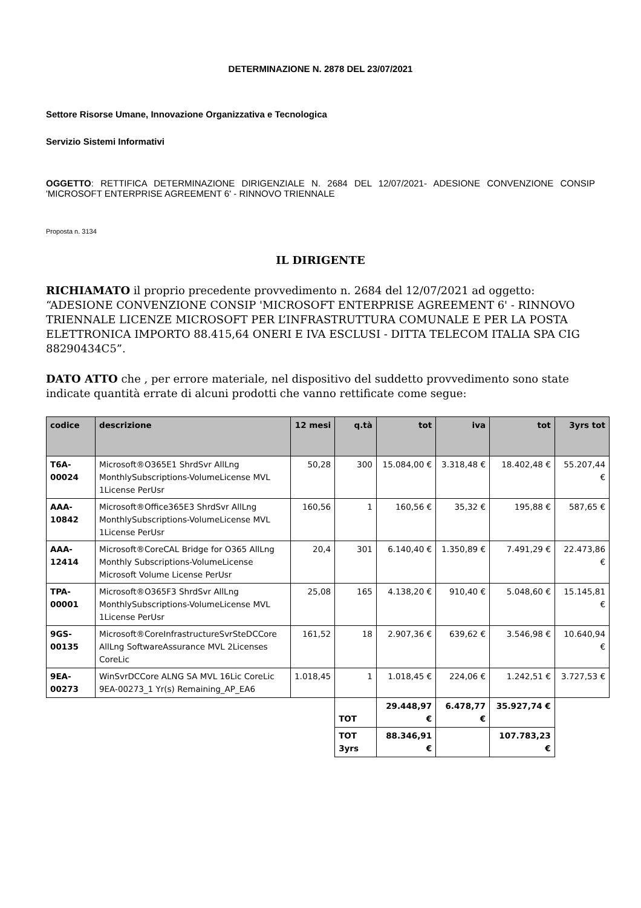DETERMINAZIONE N. 2878 DEL 23/07/2021
Settore Risorse Umane, Innovazione Organizzativa e Tecnologica
Servizio Sistemi Informativi
OGGETTO: RETTIFICA DETERMINAZIONE DIRIGENZIALE N. 2684 DEL 12/07/2021- ADESIONE CONVENZIONE CONSIP 'MICROSOFT ENTERPRISE AGREEMENT 6' - RINNOVO TRIENNALE
Proposta n. 3134
IL DIRIGENTE
RICHIAMATO il proprio precedente provvedimento n. 2684 del 12/07/2021 ad oggetto: “ADESIONE CONVENZIONE CONSIP 'MICROSOFT ENTERPRISE AGREEMENT 6' - RINNOVO TRIENNALE LICENZE MICROSOFT PER L’INFRASTRUTTURA COMUNALE E PER LA POSTA ELETTRONICA IMPORTO 88.415,64 ONERI E IVA ESCLUSI - DITTA TELECOM ITALIA SPA CIG 88290434C5”.
DATO ATTO che , per errore materiale, nel dispositivo del suddetto provvedimento sono state indicate quantità errate di alcuni prodotti che vanno rettificate come segue:
| codice | descrizione | 12 mesi | q.tà | tot | iva | tot | 3yrs tot |
| --- | --- | --- | --- | --- | --- | --- | --- |
| T6A-00024 | Microsoft®O365E1 ShrdSvr AllLng MonthlySubscriptions-VolumeLicense MVL 1License PerUsr | 50,28 | 300 | 15.084,00 € | 3.318,48 € | 18.402,48 € | 55.207,44 € |
| AAA-10842 | Microsoft®Office365E3 ShrdSvr AllLng MonthlySubscriptions-VolumeLicense MVL 1License PerUsr | 160,56 | 1 | 160,56 € | 35,32 € | 195,88 € | 587,65 € |
| AAA-12414 | Microsoft®CoreCAL Bridge for O365 AllLng Monthly Subscriptions-VolumeLicense Microsoft Volume License PerUsr | 20,4 | 301 | 6.140,40 € | 1.350,89 € | 7.491,29 € | 22.473,86 € |
| TPA-00001 | Microsoft®O365F3 ShrdSvr AllLng MonthlySubscriptions-VolumeLicense MVL 1License PerUsr | 25,08 | 165 | 4.138,20 € | 910,40 € | 5.048,60 € | 15.145,81 € |
| 9GS-00135 | Microsoft®CoreInfrastructureSvrSteDCCore AllLng SoftwareAssurance MVL 2Licenses CoreLic | 161,52 | 18 | 2.907,36 € | 639,62 € | 3.546,98 € | 10.640,94 € |
| 9EA-00273 | WinSvrDCCore ALNG SA MVL 16Lic CoreLic 9EA-00273_1 Yr(s) Remaining_AP_EA6 | 1.018,45 | 1 | 1.018,45 € | 224,06 € | 1.242,51 € | 3.727,53 € |
| | | | TOT | 29.448,97 € | 6.478,77 € | 35.927,74 € | |
| | | | TOT 3yrs | 88.346,91 € | | 107.783,23 € | |